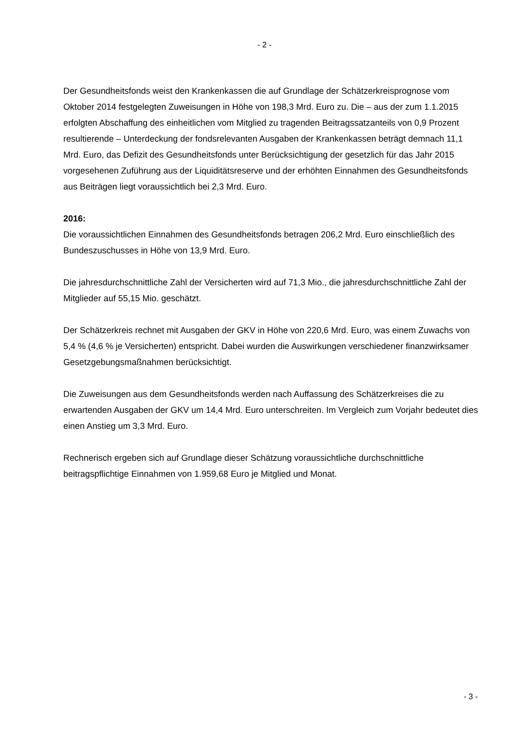- 2 -
Der Gesundheitsfonds weist den Krankenkassen die auf Grundlage der Schätzerkreisprognose vom Oktober 2014 festgelegten Zuweisungen in Höhe von 198,3 Mrd. Euro zu. Die – aus der zum 1.1.2015 erfolgten Abschaffung des einheitlichen vom Mitglied zu tragenden Beitragssatzanteils von 0,9 Prozent resultierende – Unterdeckung der fondsrelevanten Ausgaben der Krankenkassen beträgt demnach 11,1 Mrd. Euro, das Defizit des Gesundheitsfonds unter Berücksichtigung der gesetzlich für das Jahr 2015 vorgesehenen Zuführung aus der Liquiditätsreserve und der erhöhten Einnahmen des Gesundheitsfonds aus Beiträgen liegt voraussichtlich bei 2,3 Mrd. Euro.
2016:
Die voraussichtlichen Einnahmen des Gesundheitsfonds betragen 206,2 Mrd. Euro einschließlich des Bundeszuschusses in Höhe von 13,9 Mrd. Euro.
Die jahresdurchschnittliche Zahl der Versicherten wird auf 71,3 Mio., die jahresdurchschnittliche Zahl der Mitglieder auf 55,15 Mio. geschätzt.
Der Schätzerkreis rechnet mit Ausgaben der GKV in Höhe von 220,6 Mrd. Euro, was einem Zuwachs von 5,4 % (4,6 % je Versicherten) entspricht. Dabei wurden die Auswirkungen verschiedener finanzwirksamer Gesetzgebungsmaßnahmen berücksichtigt.
Die Zuweisungen aus dem Gesundheitsfonds werden nach Auffassung des Schätzerkreises die zu erwartenden Ausgaben der GKV um 14,4 Mrd. Euro unterschreiten. Im Vergleich zum Vorjahr bedeutet dies einen Anstieg um 3,3 Mrd. Euro.
Rechnerisch ergeben sich auf Grundlage dieser Schätzung voraussichtliche durchschnittliche beitragspflichtige Einnahmen von 1.959,68 Euro je Mitglied und Monat.
- 3 -